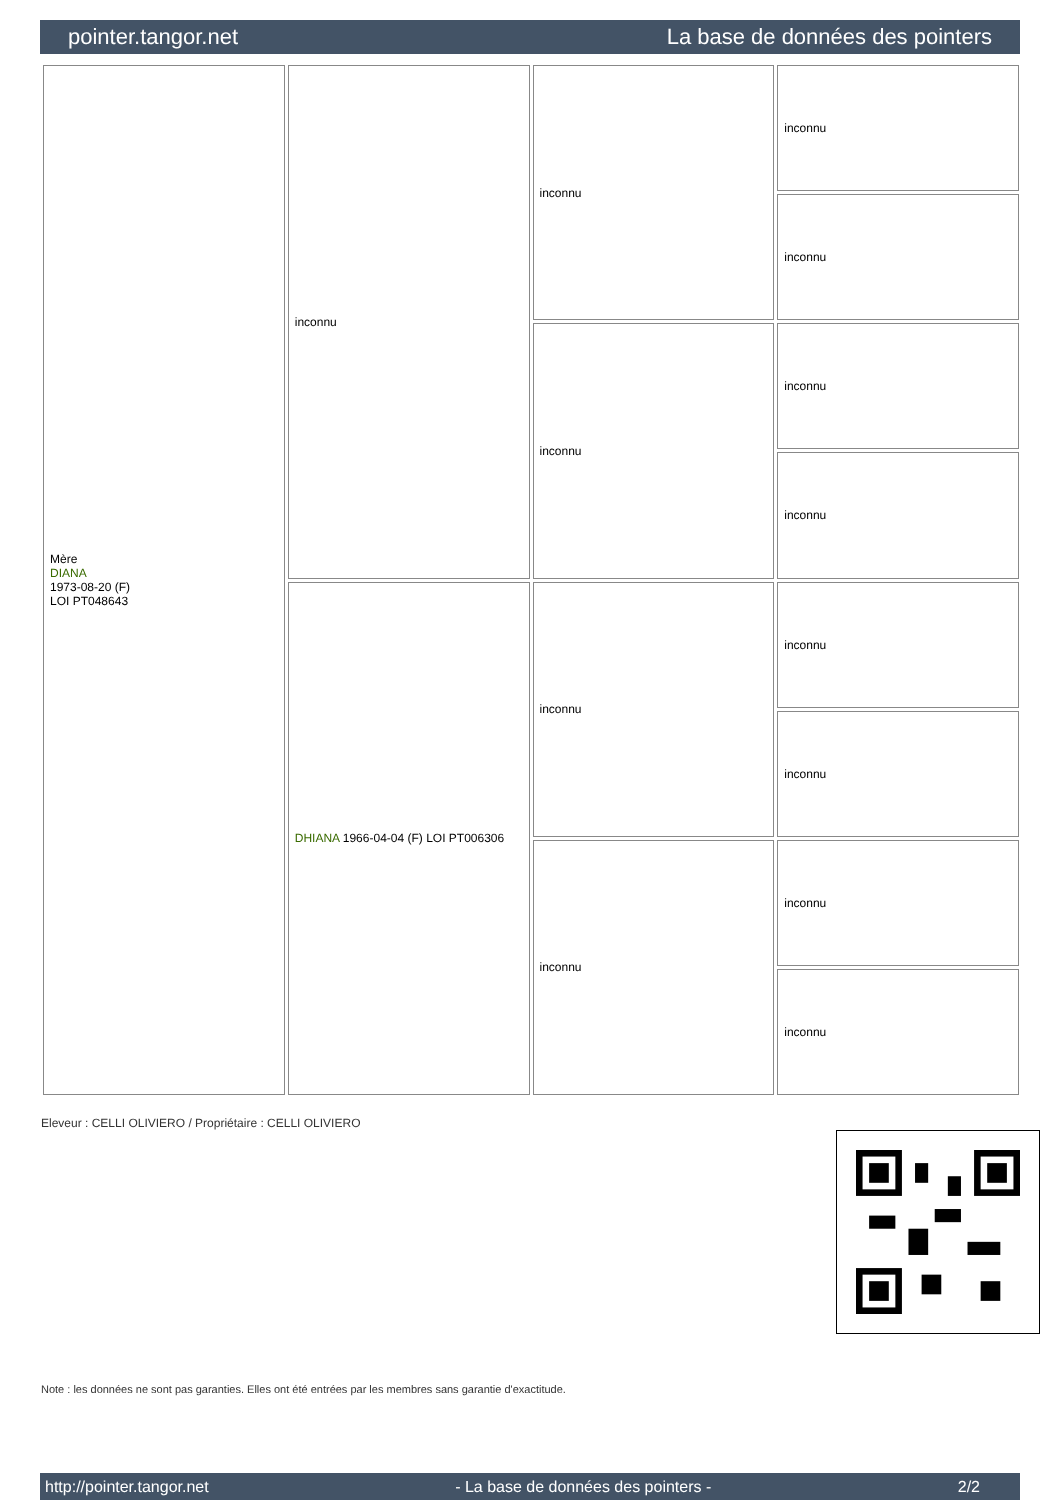pointer.tangor.net La base de données des pointers
| Mère DIANA 1973-08-20 (F) LOI PT048643 | inconnu | inconnu | inconnu |
| | | | inconnu |
| | | inconnu | inconnu |
| | | | inconnu |
| | DHIANA 1966-04-04 (F) LOI PT006306 | inconnu | inconnu |
| | | | inconnu |
| | | inconnu | inconnu |
| | | | inconnu |
Eleveur : CELLI OLIVIERO / Propriétaire : CELLI OLIVIERO
Note : les données ne sont pas garanties. Elles ont été entrées par les membres sans garantie d'exactitude.
http://pointer.tangor.net - La base de données des pointers - 2/2